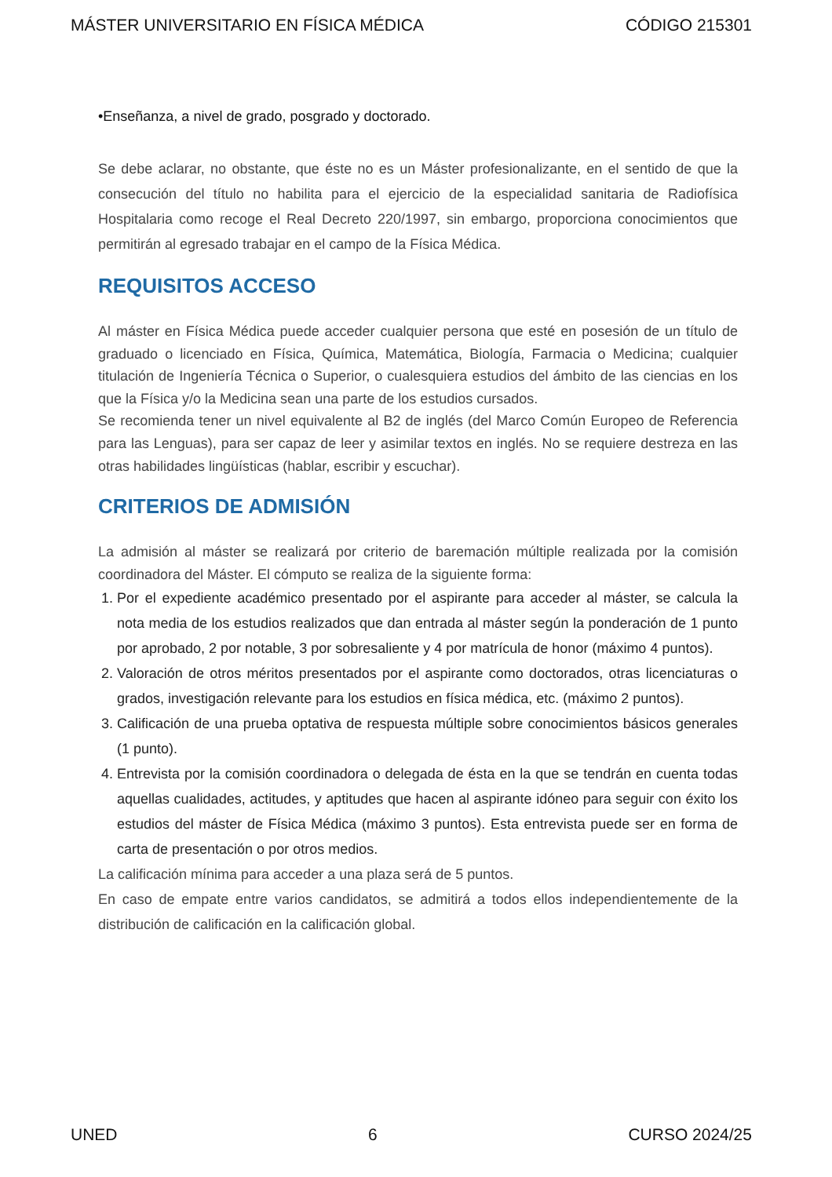MÁSTER UNIVERSITARIO EN FÍSICA MÉDICA CÓDIGO 215301
•Enseñanza, a nivel de grado, posgrado y doctorado.
Se debe aclarar, no obstante, que éste no es un Máster profesionalizante, en el sentido de que la consecución del título no habilita para el ejercicio de la especialidad sanitaria de Radiofísica Hospitalaria como recoge el Real Decreto 220/1997, sin embargo, proporciona conocimientos que permitirán al egresado trabajar en el campo de la Física Médica.
REQUISITOS ACCESO
Al máster en Física Médica puede acceder cualquier persona que esté en posesión de un título de graduado o licenciado en Física, Química, Matemática, Biología, Farmacia o Medicina; cualquier titulación de Ingeniería Técnica o Superior, o cualesquiera estudios del ámbito de las ciencias en los que la Física y/o la Medicina sean una parte de los estudios cursados.
Se recomienda tener un nivel equivalente al B2 de inglés (del Marco Común Europeo de Referencia para las Lenguas), para ser capaz de leer y asimilar textos en inglés. No se requiere destreza en las otras habilidades lingüísticas (hablar, escribir y escuchar).
CRITERIOS DE ADMISIÓN
La admisión al máster se realizará por criterio de baremación múltiple realizada por la comisión coordinadora del Máster. El cómputo se realiza de la siguiente forma:
1. Por el expediente académico presentado por el aspirante para acceder al máster, se calcula la nota media de los estudios realizados que dan entrada al máster según la ponderación de 1 punto por aprobado, 2 por notable, 3 por sobresaliente y 4 por matrícula de honor (máximo 4 puntos).
2. Valoración de otros méritos presentados por el aspirante como doctorados, otras licenciaturas o grados, investigación relevante para los estudios en física médica, etc. (máximo 2 puntos).
3. Calificación de una prueba optativa de respuesta múltiple sobre conocimientos básicos generales (1 punto).
4. Entrevista por la comisión coordinadora o delegada de ésta en la que se tendrán en cuenta todas aquellas cualidades, actitudes, y aptitudes que hacen al aspirante idóneo para seguir con éxito los estudios del máster de Física Médica (máximo 3 puntos). Esta entrevista puede ser en forma de carta de presentación o por otros medios.
La calificación mínima para acceder a una plaza será de 5 puntos.
En caso de empate entre varios candidatos, se admitirá a todos ellos independientemente de la distribución de calificación en la calificación global.
UNED 6 CURSO 2024/25